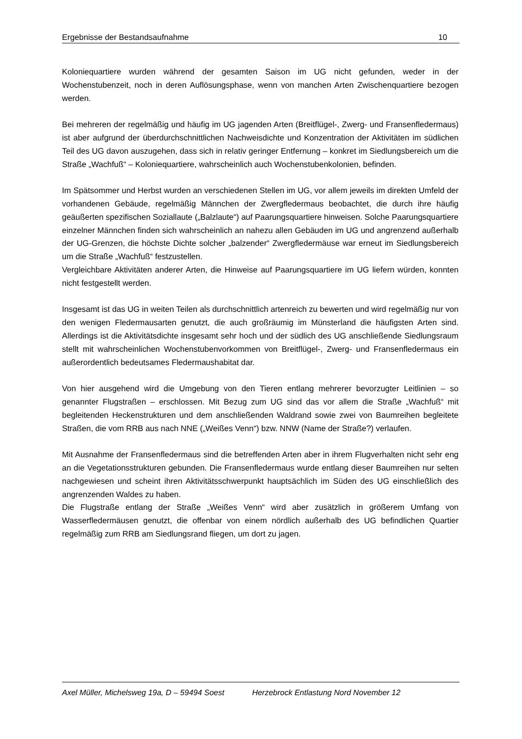Ergebnisse der Bestandsaufnahme 10
Koloniequartiere wurden während der gesamten Saison im UG nicht gefunden, weder in der Wochenstubenzeit, noch in deren Auflösungsphase, wenn von manchen Arten Zwischenquartiere bezogen werden.
Bei mehreren der regelmäßig und häufig im UG jagenden Arten (Breitflügel-, Zwerg- und Fransenfledermaus) ist aber aufgrund der überdurchschnittlichen Nachweisdichte und Konzentration der Aktivitäten im südlichen Teil des UG davon auszugehen, dass sich in relativ geringer Entfernung – konkret im Siedlungsbereich um die Straße „Wachfuß“ – Koloniequartiere, wahrscheinlich auch Wochenstubenkolonien, befinden.
Im Spätsommer und Herbst wurden an verschiedenen Stellen im UG, vor allem jeweils im direkten Umfeld der vorhandenen Gebäude, regelmäßig Männchen der Zwergfledermaus beobachtet, die durch ihre häufig geäußerten spezifischen Soziallaute („Balzlaute“) auf Paarungsquartiere hinweisen. Solche Paarungsquartiere einzelner Männchen finden sich wahrscheinlich an nahezu allen Gebäuden im UG und angrenzend außerhalb der UG-Grenzen, die höchste Dichte solcher „balzender“ Zwergfledermäuse war erneut im Siedlungsbereich um die Straße „Wachfuß“ festzustellen.
Vergleichbare Aktivitäten anderer Arten, die Hinweise auf Paarungsquartiere im UG liefern würden, konnten nicht festgestellt werden.
Insgesamt ist das UG in weiten Teilen als durchschnittlich artenreich zu bewerten und wird regelmäßig nur von den wenigen Fledermausarten genutzt, die auch großräumig im Münsterland die häufigsten Arten sind. Allerdings ist die Aktivitätsdichte insgesamt sehr hoch und der südlich des UG anschließende Siedlungsraum stellt mit wahrscheinlichen Wochenstubenvorkommen von Breitflügel-, Zwerg- und Fransenfledermaus ein außerordentlich bedeutsames Fledermaushabitat dar.
Von hier ausgehend wird die Umgebung von den Tieren entlang mehrerer bevorzugter Leitlinien – so genannter Flugstraßen – erschlossen. Mit Bezug zum UG sind das vor allem die Straße „Wachfuß“ mit begleitenden Heckenstrukturen und dem anschließenden Waldrand sowie zwei von Baumreihen begleitete Straßen, die vom RRB aus nach NNE („Weißes Venn“) bzw. NNW (Name der Straße?) verlaufen.
Mit Ausnahme der Fransenfledermaus sind die betreffenden Arten aber in ihrem Flugverhalten nicht sehr eng an die Vegetationsstrukturen gebunden. Die Fransenfledermaus wurde entlang dieser Baumreihen nur selten nachgewiesen und scheint ihren Aktivitätsschwerpunkt hauptsächlich im Süden des UG einschließlich des angrenzenden Waldes zu haben.
Die Flugstraße entlang der Straße „Weißes Venn“ wird aber zusätzlich in größerem Umfang von Wasserfledermäusen genutzt, die offenbar von einem nördlich außerhalb des UG befindlichen Quartier regelmäßig zum RRB am Siedlungsrand fliegen, um dort zu jagen.
Axel Müller, Michelsweg 19a, D – 59494 Soest Herzebrock Entlastung Nord November 12